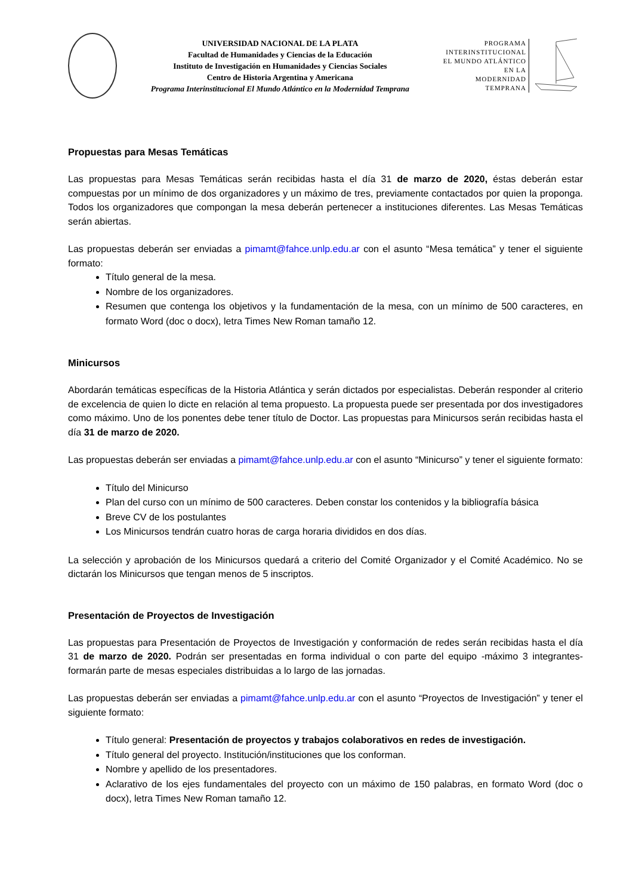UNIVERSIDAD NACIONAL DE LA PLATA
Facultad de Humanidades y Ciencias de la Educación
Instituto de Investigación en Humanidades y Ciencias Sociales
Centro de Historia Argentina y Americana
Programa Interinstitucional El Mundo Atlántico en la Modernidad Temprana
PROGRAMA
INTERINSTITUCIONAL
EL MUNDO ATLÁNTICO
EN LA
MODERNIDAD
TEMPRANA
Propuestas para Mesas Temáticas
Las propuestas para Mesas Temáticas serán recibidas hasta el día 31 de marzo de 2020, éstas deberán estar compuestas por un mínimo de dos organizadores y un máximo de tres, previamente contactados por quien la proponga. Todos los organizadores que compongan la mesa deberán pertenecer a instituciones diferentes. Las Mesas Temáticas serán abiertas.
Las propuestas deberán ser enviadas a pimamt@fahce.unlp.edu.ar con el asunto “Mesa temática” y tener el siguiente formato:
Título general de la mesa.
Nombre de los organizadores.
Resumen que contenga los objetivos y la fundamentación de la mesa, con un mínimo de 500 caracteres, en formato Word (doc o docx), letra Times New Roman tamaño 12.
Minicursos
Abordarán temáticas específicas de la Historia Atlántica y serán dictados por especialistas. Deberán responder al criterio de excelencia de quien lo dicte en relación al tema propuesto. La propuesta puede ser presentada por dos investigadores como máximo. Uno de los ponentes debe tener título de Doctor. Las propuestas para Minicursos serán recibidas hasta el día 31 de marzo de 2020.
Las propuestas deberán ser enviadas a pimamt@fahce.unlp.edu.ar con el asunto “Minicurso” y tener el siguiente formato:
Título del Minicurso
Plan del curso con un mínimo de 500 caracteres. Deben constar los contenidos y la bibliografía básica
Breve CV de los postulantes
Los Minicursos tendrán cuatro horas de carga horaria divididos en dos días.
La selección y aprobación de los Minicursos quedará a criterio del Comité Organizador y el Comité Académico. No se dictarán los Minicursos que tengan menos de 5 inscriptos.
Presentación de Proyectos de Investigación
Las propuestas para Presentación de Proyectos de Investigación y conformación de redes serán recibidas hasta el día 31 de marzo de 2020. Podrán ser presentadas en forma individual o con parte del equipo -máximo 3 integrantes- formarán parte de mesas especiales distribuidas a lo largo de las jornadas.
Las propuestas deberán ser enviadas a pimamt@fahce.unlp.edu.ar con el asunto “Proyectos de Investigación” y tener el siguiente formato:
Título general: Presentación de proyectos y trabajos colaborativos en redes de investigación.
Título general del proyecto. Institución/instituciones que los conforman.
Nombre y apellido de los presentadores.
Aclarativo de los ejes fundamentales del proyecto con un máximo de 150 palabras, en formato Word (doc o docx), letra Times New Roman tamaño 12.